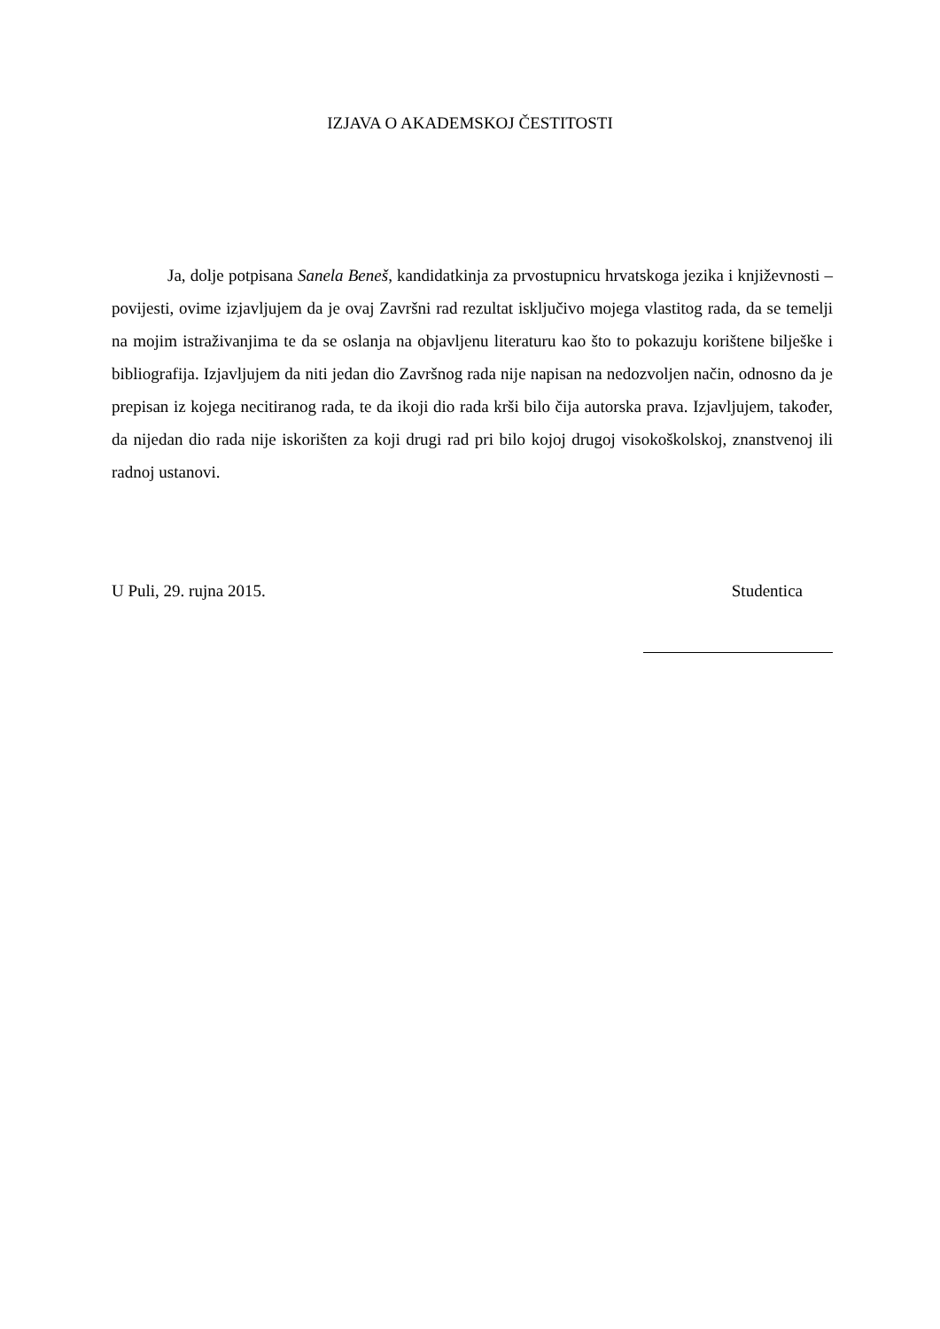IZJAVA O AKADEMSKOJ ČESTITOSTI
Ja, dolje potpisana Sanela Beneš, kandidatkinja za prvostupnicu hrvatskoga jezika i književnosti – povijesti, ovime izjavljujem da je ovaj Završni rad rezultat isključivo mojega vlastitog rada, da se temelji na mojim istraživanjima te da se oslanja na objavljenu literaturu kao što to pokazuju korištene bilješke i bibliografija. Izjavljujem da niti jedan dio Završnog rada nije napisan na nedozvoljen način, odnosno da je prepisan iz kojega necitiranog rada, te da ikoji dio rada krši bilo čija autorska prava. Izjavljujem, također, da nijedan dio rada nije iskorišten za koji drugi rad pri bilo kojoj drugoj visokoškolskoj, znanstvenoj ili radnoj ustanovi.
U Puli, 29. rujna 2015. Studentica